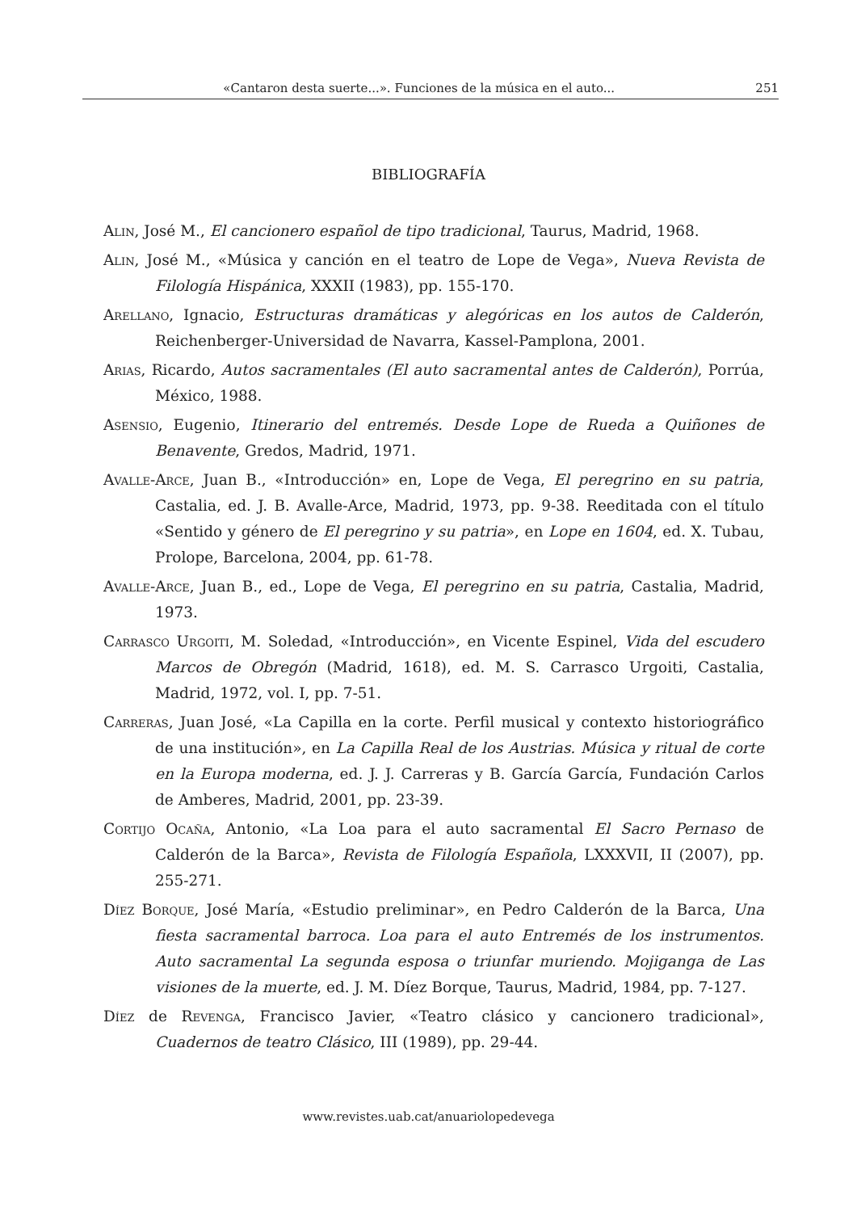«Cantaron desta suerte...». Funciones de la música en el auto... 251
BIBLIOGRAFÍA
Alin, José M., El cancionero español de tipo tradicional, Taurus, Madrid, 1968.
Alin, José M., «Música y canción en el teatro de Lope de Vega», Nueva Revista de Filología Hispánica, XXXII (1983), pp. 155-170.
Arellano, Ignacio, Estructuras dramáticas y alegóricas en los autos de Calderón, Reichenberger-Universidad de Navarra, Kassel-Pamplona, 2001.
Arias, Ricardo, Autos sacramentales (El auto sacramental antes de Calderón), Porrúa, México, 1988.
Asensio, Eugenio, Itinerario del entremés. Desde Lope de Rueda a Quiñones de Benavente, Gredos, Madrid, 1971.
Avalle-Arce, Juan B., «Introducción» en, Lope de Vega, El peregrino en su patria, Castalia, ed. J. B. Avalle-Arce, Madrid, 1973, pp. 9-38. Reeditada con el título «Sentido y género de El peregrino y su patria», en Lope en 1604, ed. X. Tubau, Prolope, Barcelona, 2004, pp. 61-78.
Avalle-Arce, Juan B., ed., Lope de Vega, El peregrino en su patria, Castalia, Madrid, 1973.
Carrasco Urgoiti, M. Soledad, «Introducción», en Vicente Espinel, Vida del escudero Marcos de Obregón (Madrid, 1618), ed. M. S. Carrasco Urgoiti, Castalia, Madrid, 1972, vol. I, pp. 7-51.
Carreras, Juan José, «La Capilla en la corte. Perfil musical y contexto historiográfico de una institución», en La Capilla Real de los Austrias. Música y ritual de corte en la Europa moderna, ed. J. J. Carreras y B. García García, Fundación Carlos de Amberes, Madrid, 2001, pp. 23-39.
Cortijo Ocaña, Antonio, «La Loa para el auto sacramental El Sacro Pernaso de Calderón de la Barca», Revista de Filología Española, LXXXVII, II (2007), pp. 255-271.
Díez Borque, José María, «Estudio preliminar», en Pedro Calderón de la Barca, Una fiesta sacramental barroca. Loa para el auto Entremés de los instrumentos. Auto sacramental La segunda esposa o triunfar muriendo. Mojiganga de Las visiones de la muerte, ed. J. M. Díez Borque, Taurus, Madrid, 1984, pp. 7-127.
Díez de Revenga, Francisco Javier, «Teatro clásico y cancionero tradicional», Cuadernos de teatro Clásico, III (1989), pp. 29-44.
www.revistes.uab.cat/anuariolopedevega